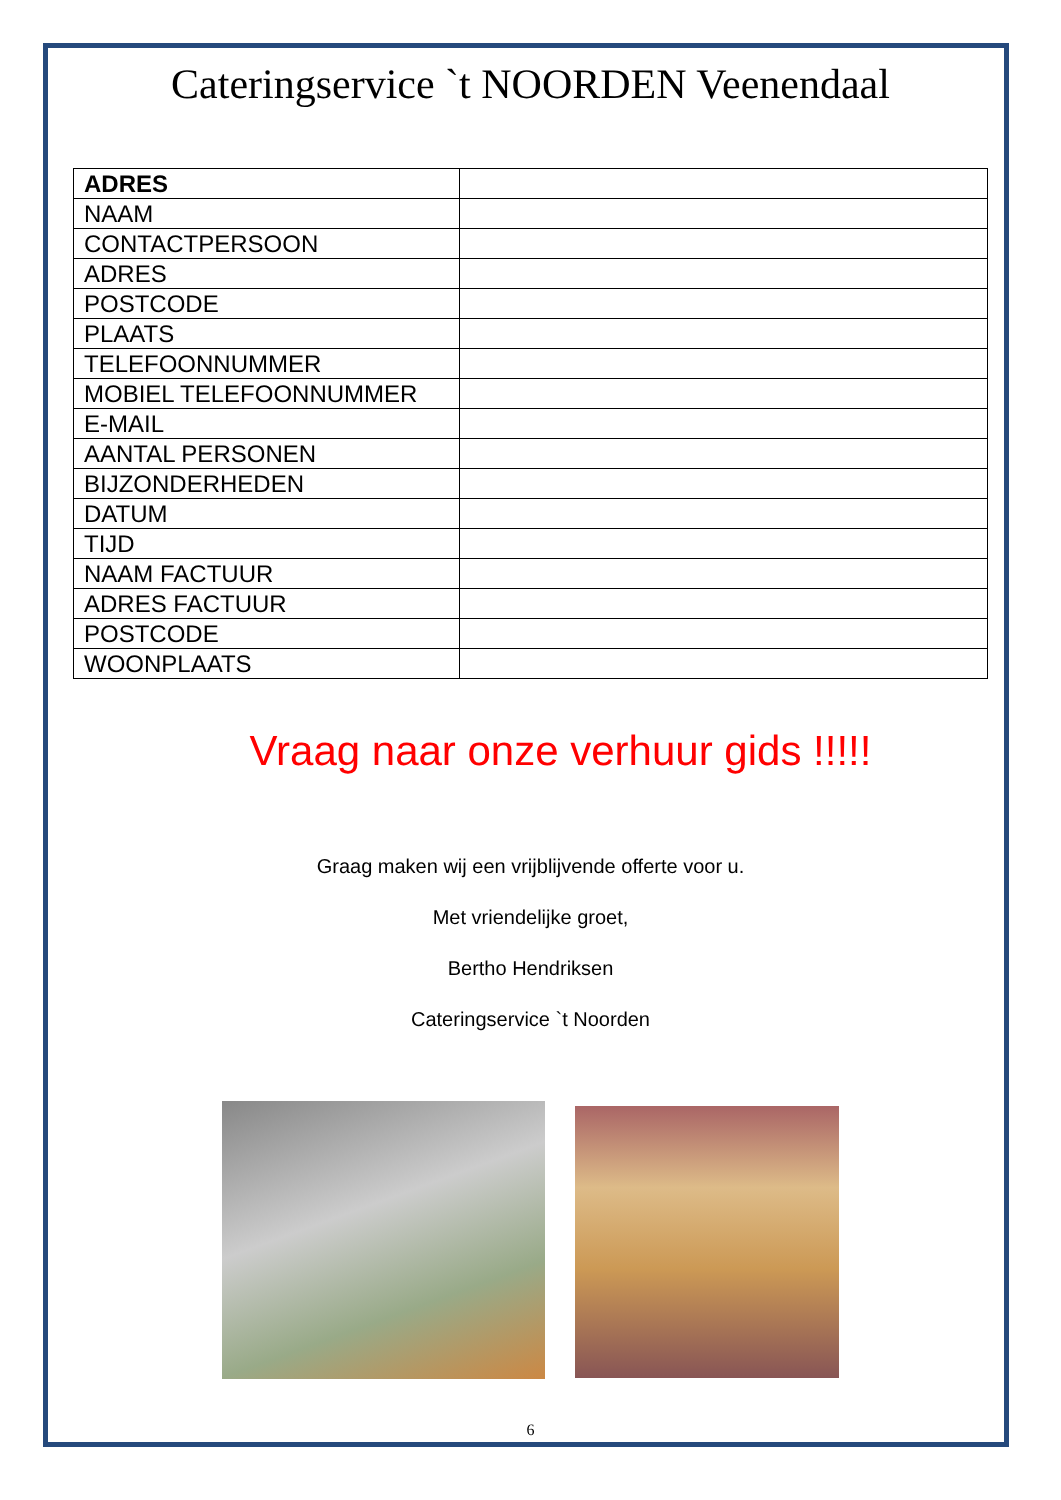Cateringservice `t NOORDEN Veenendaal
| ADRES | |
| NAAM | |
| CONTACTPERSOON | |
| ADRES | |
| POSTCODE | |
| PLAATS | |
| TELEFOONNUMMER | |
| MOBIEL TELEFOONNUMMER | |
| E-MAIL | |
| AANTAL PERSONEN | |
| BIJZONDERHEDEN | |
| DATUM | |
| TIJD | |
| NAAM FACTUUR | |
| ADRES FACTUUR | |
| POSTCODE | |
| WOONPLAATS | |
Vraag naar onze verhuur gids !!!!!
Graag maken wij een vrijblijvende offerte voor u.
Met vriendelijke groet,
Bertho Hendriksen
Cateringservice `t Noorden
6